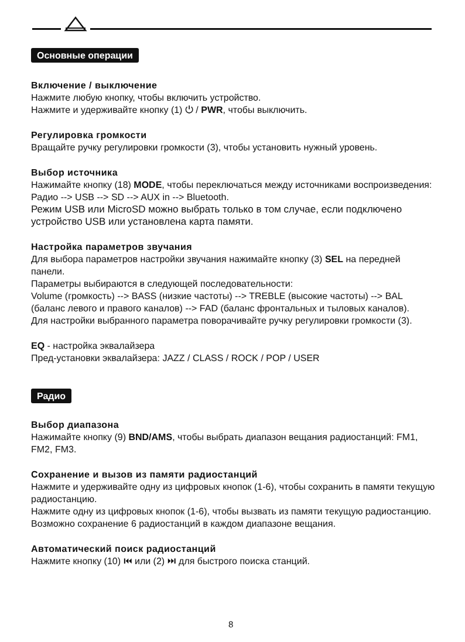Основные операции
Включение / выключение
Нажмите любую кнопку, чтобы включить устройство.
Нажмите и удерживайте кнопку (1) ⏻ / PWR, чтобы выключить.
Регулировка громкости
Вращайте ручку регулировки громкости (3), чтобы установить нужный уровень.
Выбор источника
Нажимайте кнопку (18) MODE, чтобы переключаться между источниками воспроизведения: Радио --> USB --> SD --> AUX in --> Bluetooth.
Режим USB или MicroSD можно выбрать только в том случае, если подключено устройство USB или установлена карта памяти.
Настройка параметров звучания
Для выбора параметров настройки звучания нажимайте кнопку (3) SEL на передней панели.
Параметры выбираются в следующей последовательности:
Volume (громкость) --> BASS (низкие частоты) --> TREBLE (высокие частоты) --> BAL (баланс левого и правого каналов) --> FAD (баланс фронтальных и тыловых каналов).
Для настройки выбранного параметра поворачивайте ручку регулировки громкости (3).
EQ - настройка эквалайзера
Пред-установки эквалайзера: JAZZ / CLASS / ROCK / POP / USER
Радио
Выбор диапазона
Нажимайте кнопку (9) BND/AMS, чтобы выбрать диапазон вещания радиостанций: FM1, FM2, FM3.
Сохранение и вызов из памяти радиостанций
Нажмите и удерживайте одну из цифровых кнопок (1-6), чтобы сохранить в памяти текущую радиостанцию.
Нажмите одну из цифровых кнопок (1-6), чтобы вызвать из памяти текущую радиостанцию.
Возможно сохранение 6 радиостанций в каждом диапазоне вещания.
Автоматический поиск радиостанций
Нажмите кнопку (10) ⏮ или (2) ⏭ для быстрого поиска станций.
8